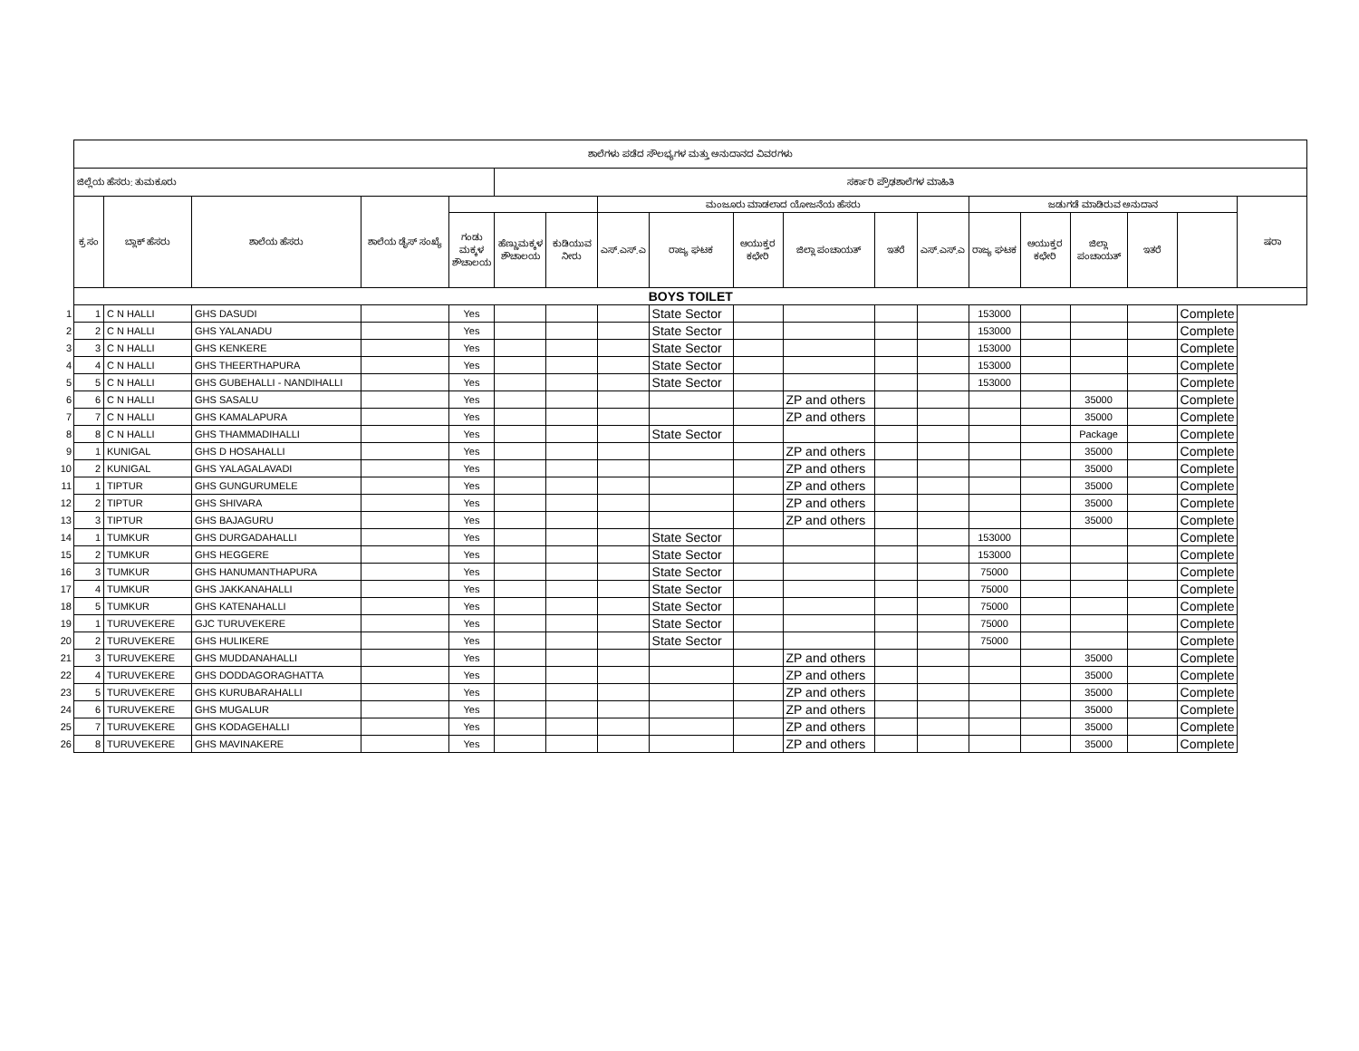| | ಶಾಲೆಗಳು ಪಡೆದ ಸೌಲಭ್ಯಗಳ ಮತ್ತು ಅನುದಾನದ ವಿವರಗಳು | | | | | | | | | | | | | | | | | | |
| | ಜಿಲ್ಲೆಯ ಹೆಸರು: ತುಮಕೂರು | | | | | ಸರ್ಕಾರಿ ಪ್ರೌಢಶಾಲೆಗಳ ಮಾಹಿತಿ | | | | | | | | | | | | | |
| | ಕ್ರ ಸಂ | ಬ್ಲಾಕ್ ಹೆಸರು | ಶಾಲೆಯ ಹೆಸರು | ಶಾಲೆಯ ಡೈಸ್ ಸಂಖ್ಯೆ | | | | ಮಂಜೂರು ಮಾಡಲಾದ ಯೋಜನೆಯ ಹೆಸರು | | | | | | ಜಡುಗಡೆ ಮಾಡಿರುವ ಅನುದಾನ | | | | | ಷರಾ |
| | | | | | ಗಂಡು ಮಕ್ಕಳ ಶೌಚಾಲಯ | ಹೆಣ್ಣುಮಕ್ಕಳ ಶೌಚಾಲಯ | ಕುಡಿಯುವ ನೀರು | ಎಸ್.ಎಸ್.ಎ | ರಾಜ್ಯ ಘಟಕ | ಆಯುಕ್ತರ ಕಛೇರಿ | ಜಿಲ್ಲಾ ಪಂಚಾಯತ್ | ಇತರೆ | ಎಸ್.ಎಸ್.ಎ | ರಾಜ್ಯ ಘಟಕ | ಆಯುಕ್ತರ ಕಛೇರಿ | ಜಿಲ್ಲಾ ಪಂಚಾಯತ್ | ಇತರೆ | | |
| | BOYS TOILET | | | | | | | | | | | | | | | | | | |
| 1 | 1 | C N HALLI | GHS DASUDI | | Yes | | | | State Sector | | | | | 153000 | | | | Complete | |
| 2 | 2 | C N HALLI | GHS YALANADU | | Yes | | | | State Sector | | | | | 153000 | | | | Complete | |
| 3 | 3 | C N HALLI | GHS KENKERE | | Yes | | | | State Sector | | | | | 153000 | | | | Complete | |
| 4 | 4 | C N HALLI | GHS THEERTHAPURA | | Yes | | | | State Sector | | | | | 153000 | | | | Complete | |
| 5 | 5 | C N HALLI | GHS GUBEHALLI - NANDIHALLI | | Yes | | | | State Sector | | | | | 153000 | | | | Complete | |
| 6 | 6 | C N HALLI | GHS SASALU | | Yes | | | | | | ZP and others | | | | | 35000 | | Complete | |
| 7 | 7 | C N HALLI | GHS KAMALAPURA | | Yes | | | | | | ZP and others | | | | | 35000 | | Complete | |
| 8 | 8 | C N HALLI | GHS THAMMADIHALLI | | Yes | | | | State Sector | | | | | | | Package | | Complete | |
| 9 | 1 | KUNIGAL | GHS D HOSAHALLI | | Yes | | | | | | ZP and others | | | | | 35000 | | Complete | |
| 10 | 2 | KUNIGAL | GHS YALAGALAVADI | | Yes | | | | | | ZP and others | | | | | 35000 | | Complete | |
| 11 | 1 | TIPTUR | GHS GUNGURUMELE | | Yes | | | | | | ZP and others | | | | | 35000 | | Complete | |
| 12 | 2 | TIPTUR | GHS SHIVARA | | Yes | | | | | | ZP and others | | | | | 35000 | | Complete | |
| 13 | 3 | TIPTUR | GHS BAJAGURU | | Yes | | | | | | ZP and others | | | | | 35000 | | Complete | |
| 14 | 1 | TUMKUR | GHS DURGADAHALLI | | Yes | | | | State Sector | | | | | 153000 | | | | Complete | |
| 15 | 2 | TUMKUR | GHS HEGGERE | | Yes | | | | State Sector | | | | | 153000 | | | | Complete | |
| 16 | 3 | TUMKUR | GHS HANUMANTHAPURA | | Yes | | | | State Sector | | | | | 75000 | | | | Complete | |
| 17 | 4 | TUMKUR | GHS JAKKANAHALLI | | Yes | | | | State Sector | | | | | 75000 | | | | Complete | |
| 18 | 5 | TUMKUR | GHS KATENAHALLI | | Yes | | | | State Sector | | | | | 75000 | | | | Complete | |
| 19 | 1 | TURUVEKERE | GJC TURUVEKERE | | Yes | | | | State Sector | | | | | 75000 | | | | Complete | |
| 20 | 2 | TURUVEKERE | GHS HULIKERE | | Yes | | | | State Sector | | | | | 75000 | | | | Complete | |
| 21 | 3 | TURUVEKERE | GHS MUDDANAHALLI | | Yes | | | | | | ZP and others | | | | | 35000 | | Complete | |
| 22 | 4 | TURUVEKERE | GHS DODDAGORAGHATTA | | Yes | | | | | | ZP and others | | | | | 35000 | | Complete | |
| 23 | 5 | TURUVEKERE | GHS KURUBARAHALLI | | Yes | | | | | | ZP and others | | | | | 35000 | | Complete | |
| 24 | 6 | TURUVEKERE | GHS MUGALUR | | Yes | | | | | | ZP and others | | | | | 35000 | | Complete | |
| 25 | 7 | TURUVEKERE | GHS KODAGEHALLI | | Yes | | | | | | ZP and others | | | | | 35000 | | Complete | |
| 26 | 8 | TURUVEKERE | GHS MAVINAKERE | | Yes | | | | | | ZP and others | | | | | 35000 | | Complete | |